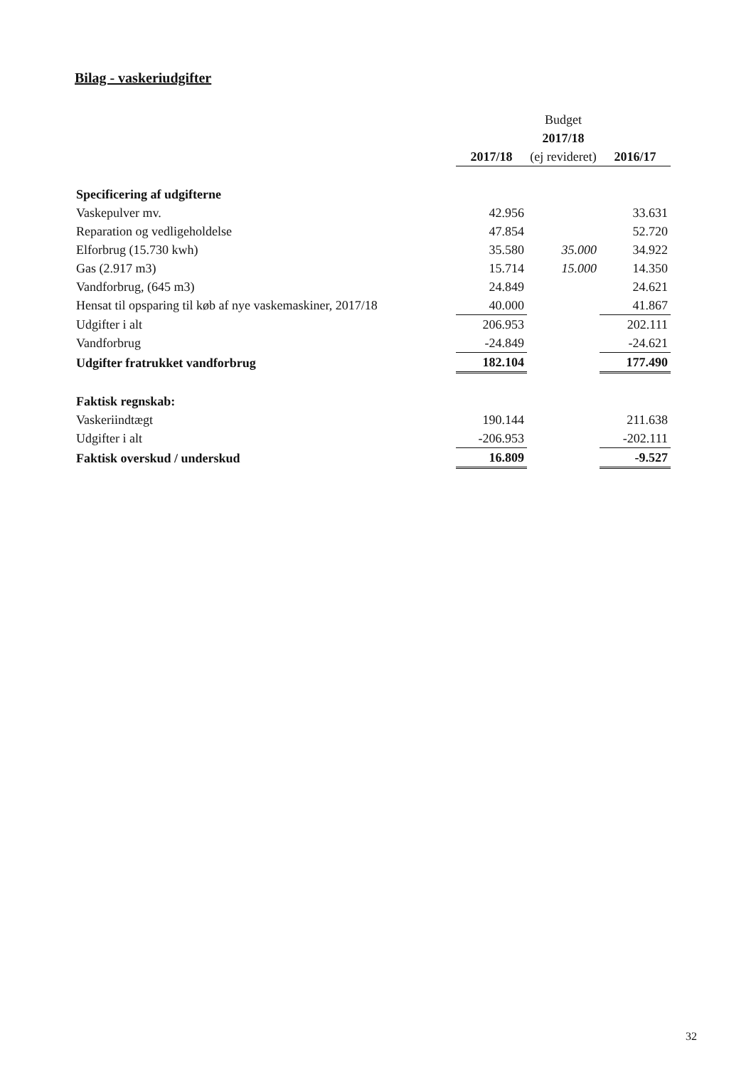Bilag - vaskeriudgifter
| | | Budget | |
| | | 2017/18 | |
| | 2017/18 | (ej revideret) | 2016/17 |
| Specificering af udgifterne | | | |
| Vaskepulver mv. | 42.956 | | 33.631 |
| Reparation og vedligeholdelse | 47.854 | | 52.720 |
| Elforbrug (15.730 kwh) | 35.580 | 35.000 | 34.922 |
| Gas (2.917 m3) | 15.714 | 15.000 | 14.350 |
| Vandforbrug, (645 m3) | 24.849 | | 24.621 |
| Hensat til opsparing til køb af nye vaskemaskiner, 2017/18 | 40.000 | | 41.867 |
| Udgifter i alt | 206.953 | | 202.111 |
| Vandforbrug | -24.849 | | -24.621 |
| Udgifter fratrukket vandforbrug | 182.104 | | 177.490 |
| Faktisk regnskab: | | | |
| Vaskeriindtægt | 190.144 | | 211.638 |
| Udgifter i alt | -206.953 | | -202.111 |
| Faktisk overskud / underskud | 16.809 | | -9.527 |
32